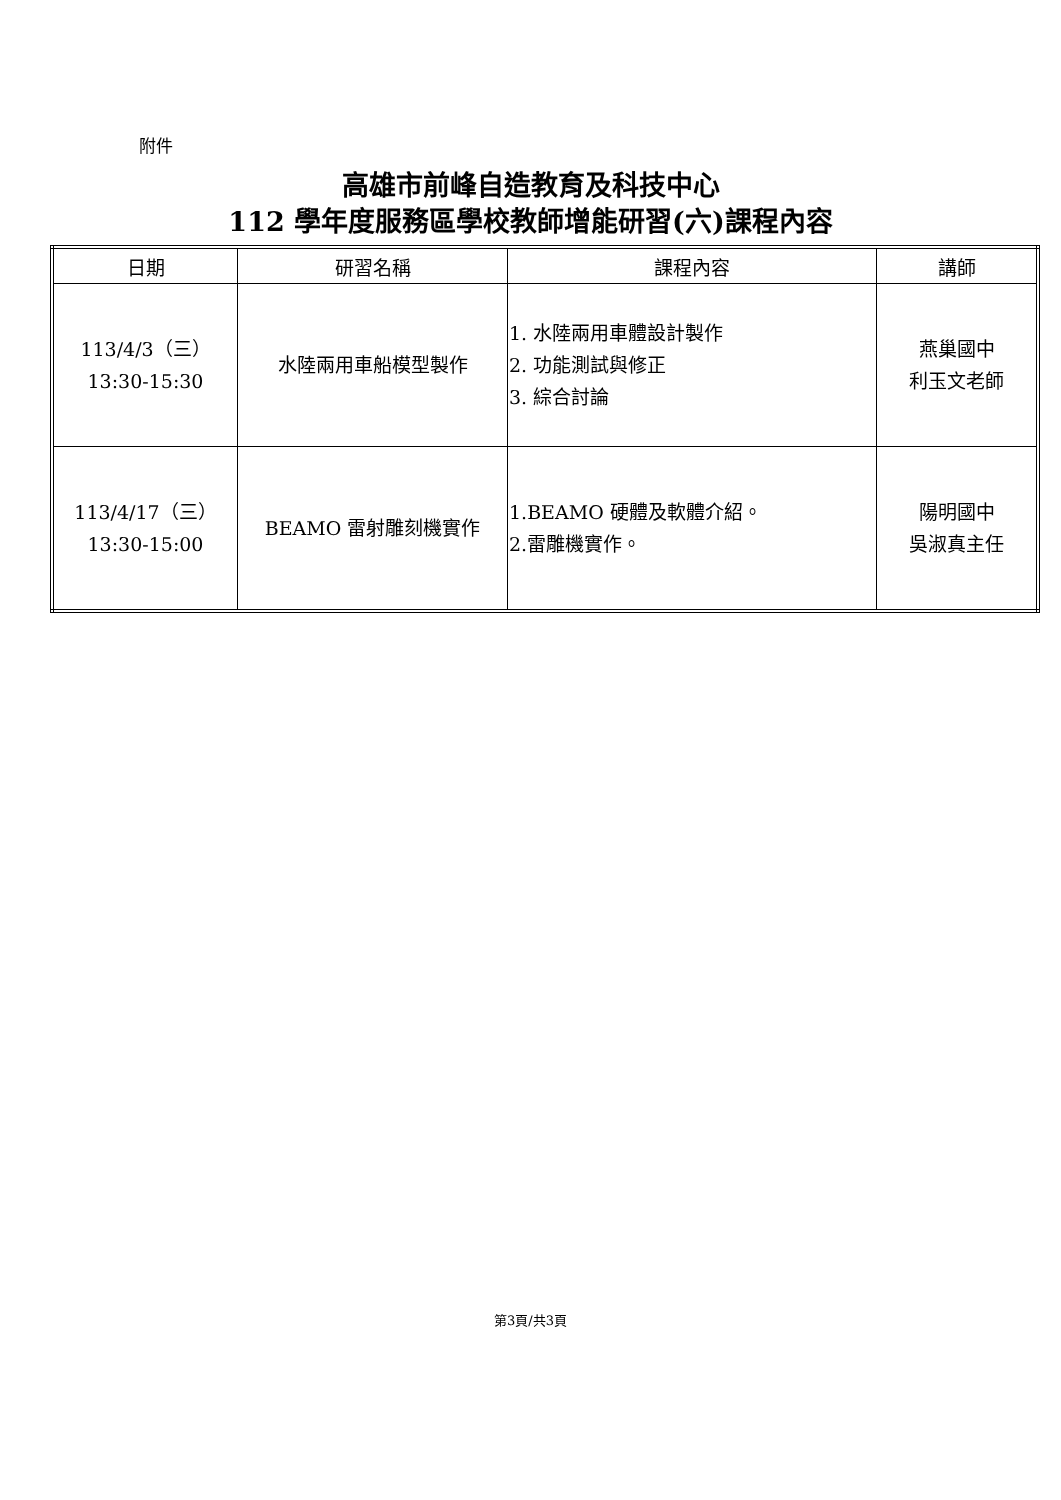附件
高雄市前峰自造教育及科技中心
112 學年度服務區學校教師增能研習(六)課程內容
| 日期 | 研習名稱 | 課程內容 | 講師 |
| --- | --- | --- | --- |
| 113/4/3（三） 13:30-15:30 | 水陸兩用車船模型製作 | 1. 水陸兩用車體設計製作 2. 功能測試與修正 3. 綜合討論 | 燕巢國中 利玉文老師 |
| 113/4/17（三） 13:30-15:00 | BEAMO 雷射雕刻機實作 | 1.BEAMO 硬體及軟體介紹。 2.雷雕機實作。 | 陽明國中 吳淑真主任 |
第3頁/共3頁